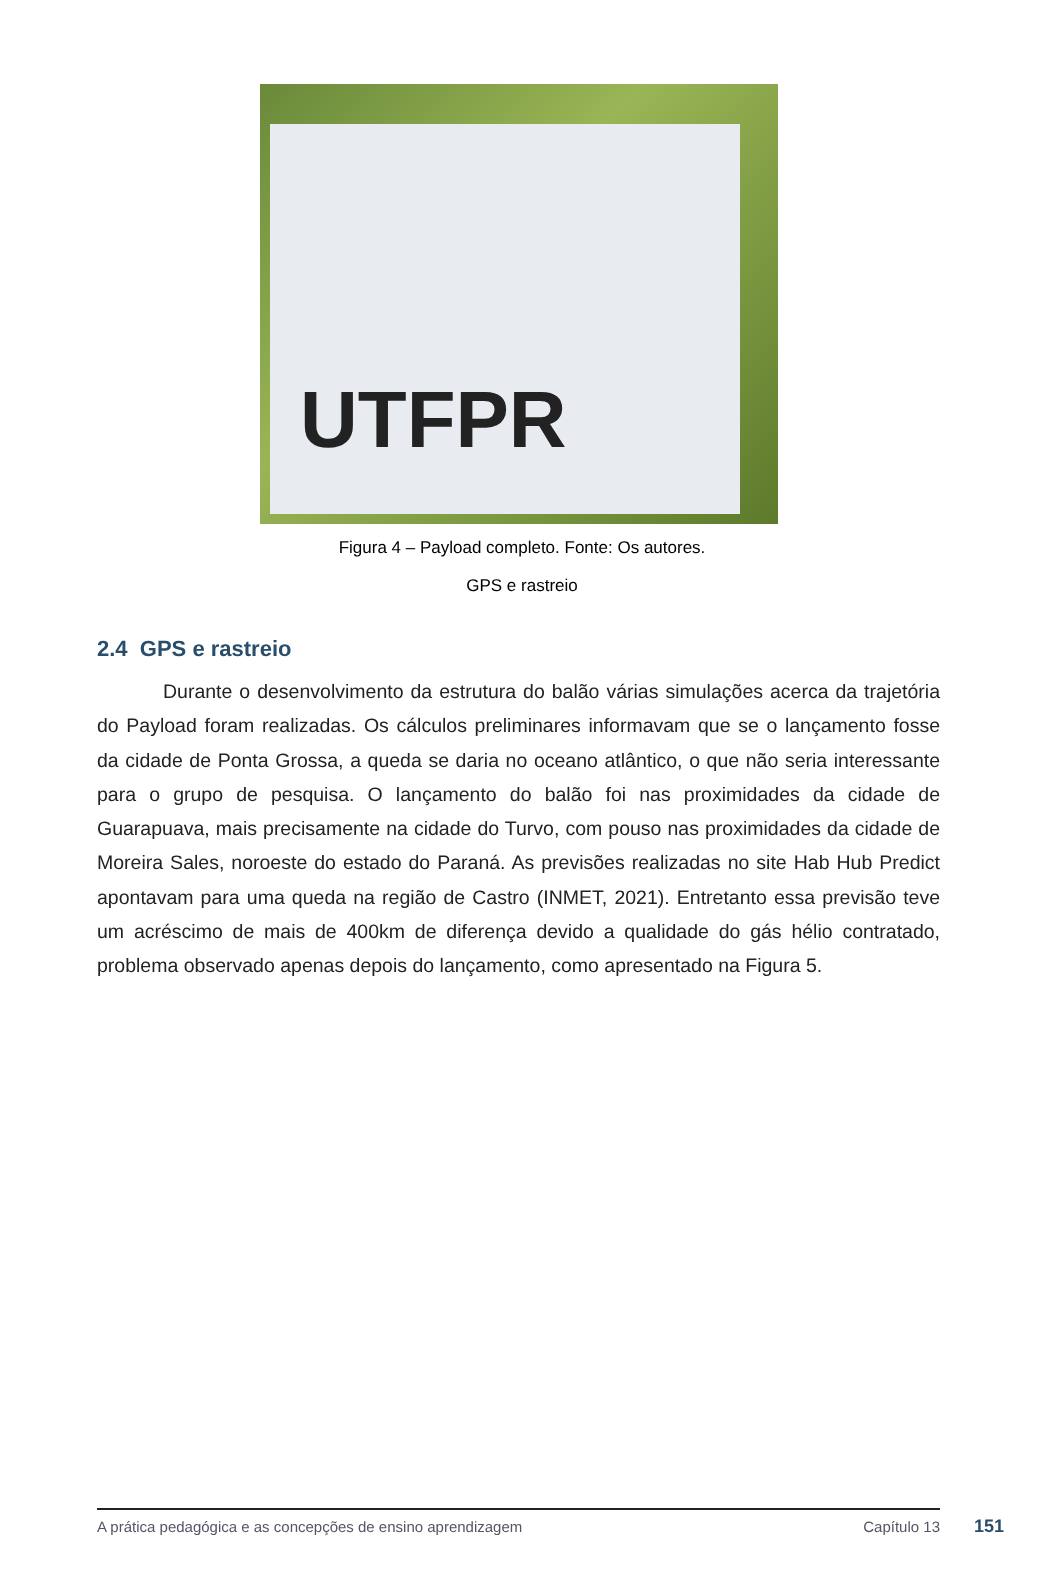UTFPR
Figura 4 – Payload completo. Fonte: Os autores.
GPS e rastreio
2.4 GPS e rastreio
Durante o desenvolvimento da estrutura do balão várias simulações acerca da trajetória do Payload foram realizadas. Os cálculos preliminares informavam que se o lançamento fosse da cidade de Ponta Grossa, a queda se daria no oceano atlântico, o que não seria interessante para o grupo de pesquisa. O lançamento do balão foi nas proximidades da cidade de Guarapuava, mais precisamente na cidade do Turvo, com pouso nas proximidades da cidade de Moreira Sales, noroeste do estado do Paraná. As previsões realizadas no site Hab Hub Predict apontavam para uma queda na região de Castro (INMET, 2021). Entretanto essa previsão teve um acréscimo de mais de 400km de diferença devido a qualidade do gás hélio contratado, problema observado apenas depois do lançamento, como apresentado na Figura 5.
A prática pedagógica e as concepções de ensino aprendizagem Capítulo 13 151